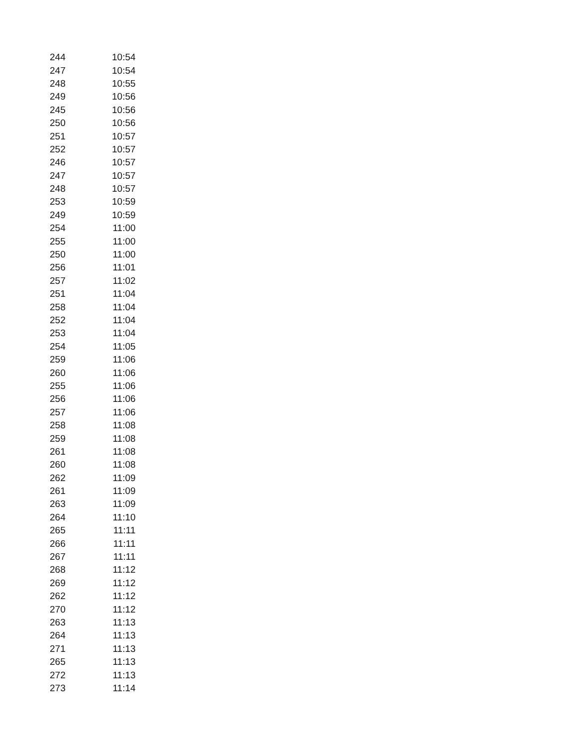| 244 | 10:54 |
| 247 | 10:54 |
| 248 | 10:55 |
| 249 | 10:56 |
| 245 | 10:56 |
| 250 | 10:56 |
| 251 | 10:57 |
| 252 | 10:57 |
| 246 | 10:57 |
| 247 | 10:57 |
| 248 | 10:57 |
| 253 | 10:59 |
| 249 | 10:59 |
| 254 | 11:00 |
| 255 | 11:00 |
| 250 | 11:00 |
| 256 | 11:01 |
| 257 | 11:02 |
| 251 | 11:04 |
| 258 | 11:04 |
| 252 | 11:04 |
| 253 | 11:04 |
| 254 | 11:05 |
| 259 | 11:06 |
| 260 | 11:06 |
| 255 | 11:06 |
| 256 | 11:06 |
| 257 | 11:06 |
| 258 | 11:08 |
| 259 | 11:08 |
| 261 | 11:08 |
| 260 | 11:08 |
| 262 | 11:09 |
| 261 | 11:09 |
| 263 | 11:09 |
| 264 | 11:10 |
| 265 | 11:11 |
| 266 | 11:11 |
| 267 | 11:11 |
| 268 | 11:12 |
| 269 | 11:12 |
| 262 | 11:12 |
| 270 | 11:12 |
| 263 | 11:13 |
| 264 | 11:13 |
| 271 | 11:13 |
| 265 | 11:13 |
| 272 | 11:13 |
| 273 | 11:14 |